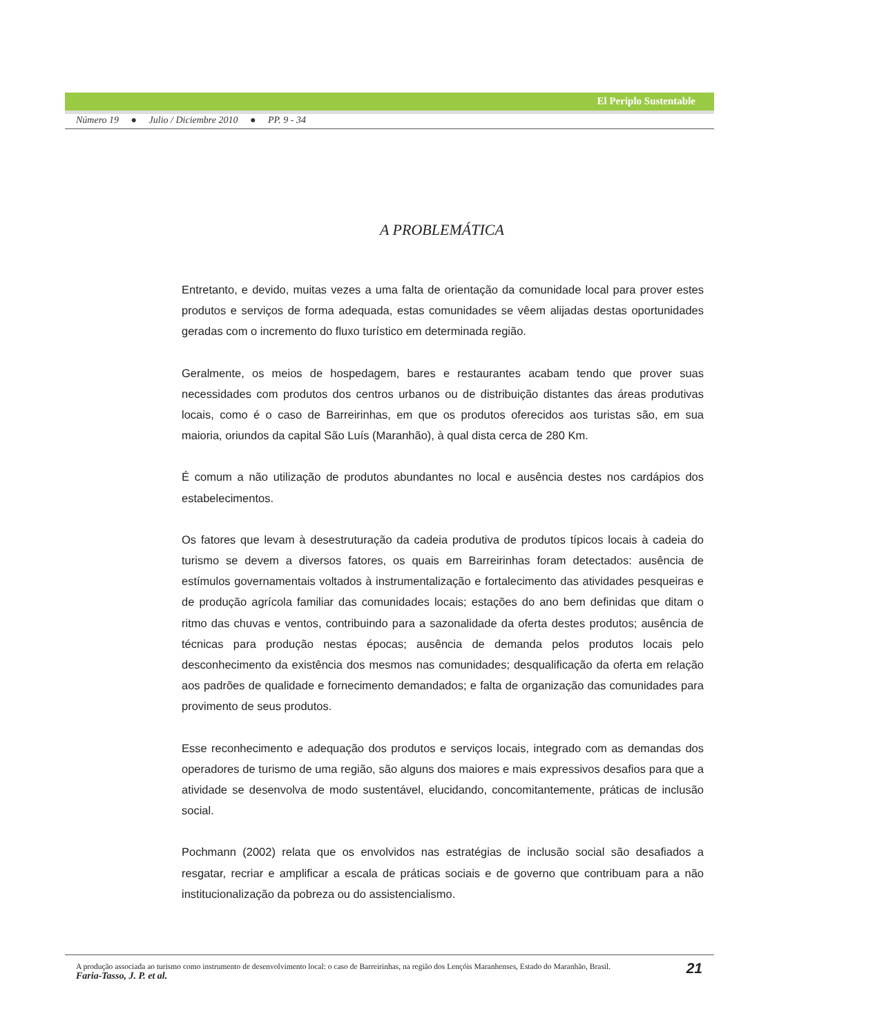El Periplo Sustentable
Número 19 ● Julio / Diciembre 2010 ● PP. 9 - 34
A PROBLEMÁTICA
Entretanto, e devido, muitas vezes a uma falta de orientação da comunidade local para prover estes produtos e serviços de forma adequada, estas comunidades se vêem alijadas destas oportunidades geradas com o incremento do fluxo turístico em determinada região.
Geralmente, os meios de hospedagem, bares e restaurantes acabam tendo que prover suas necessidades com produtos dos centros urbanos ou de distribuição distantes das áreas produtivas locais, como é o caso de Barreirinhas, em que os produtos oferecidos aos turistas são, em sua maioria, oriundos da capital São Luís (Maranhão), à qual dista cerca de 280 Km.
É comum a não utilização de produtos abundantes no local e ausência destes nos cardápios dos estabelecimentos.
Os fatores que levam à desestruturação da cadeia produtiva de produtos típicos locais à cadeia do turismo se devem a diversos fatores, os quais em Barreirinhas foram detectados: ausência de estímulos governamentais voltados à instrumentalização e fortalecimento das atividades pesqueiras e de produção agrícola familiar das comunidades locais; estações do ano bem definidas que ditam o ritmo das chuvas e ventos, contribuindo para a sazonalidade da oferta destes produtos; ausência de técnicas para produção nestas épocas; ausência de demanda pelos produtos locais pelo desconhecimento da existência dos mesmos nas comunidades; desqualificação da oferta em relação aos padrões de qualidade e fornecimento demandados; e falta de organização das comunidades para provimento de seus produtos.
Esse reconhecimento e adequação dos produtos e serviços locais, integrado com as demandas dos operadores de turismo de uma região, são alguns dos maiores e mais expressivos desafios para que a atividade se desenvolva de modo sustentável, elucidando, concomitantemente, práticas de inclusão social.
Pochmann (2002) relata que os envolvidos nas estratégias de inclusão social são desafiados a resgatar, recriar e amplificar a escala de práticas sociais e de governo que contribuam para a não institucionalização da pobreza ou do assistencialismo.
A produção associada ao turismo como instrumento de desenvolvimento local: o caso de Barreirinhas, na região dos Lençóis Maranhenses, Estado do Maranhão, Brasil.
Faria-Tasso, J. P. et al.
21